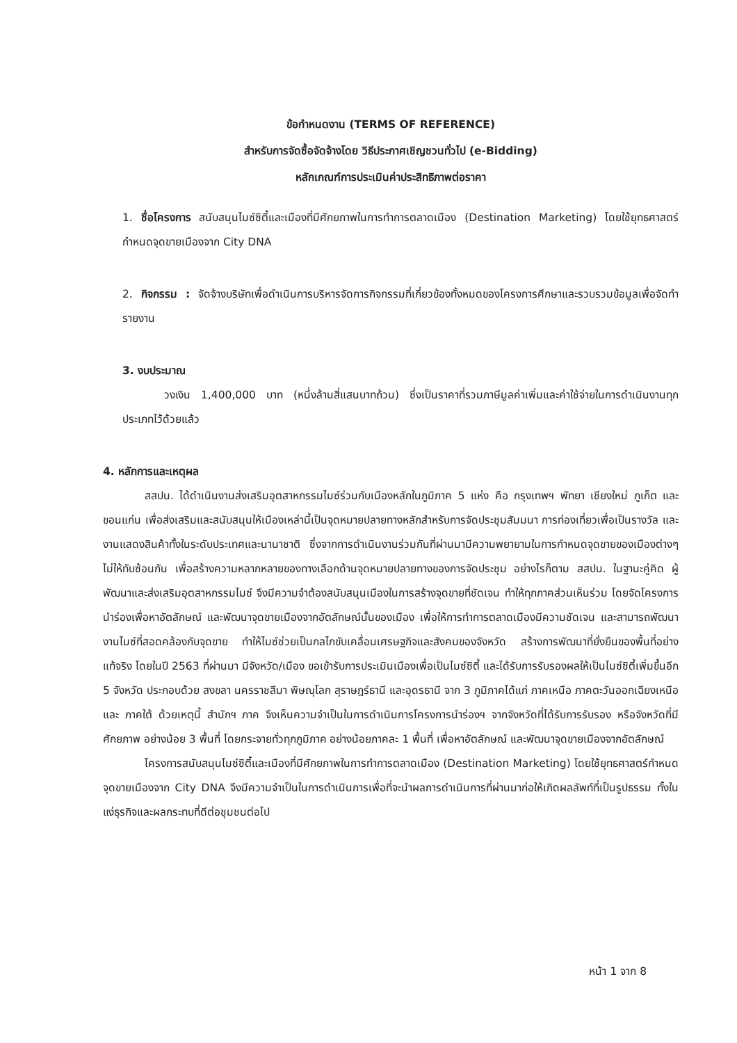ข้อกำหนดงาน (TERMS OF REFERENCE)
สำหรับการจัดซื้อจัดจ้างโดย วิธีประกาศเชิญชวนทั่วไป (e-Bidding)
หลักเกณฑ์การประเมินค่าประสิทธิภาพต่อราคา
1. ชื่อโครงการ สนับสนุนไมซ์ซิตี้และเมืองที่มีศักยภาพในการทำการตลาดเมือง (Destination Marketing) โดยใช้ยุทธศาสตร์กำหนดจุดขายเมืองจาก City DNA
2. กิจกรรม : จัดจ้างบริษัทเพื่อดำเนินการบริหารจัดการกิจกรรมที่เกี่ยวข้องทั้งหมดของโครงการศึกษาและรวบรวมข้อมูลเพื่อจัดทำรายงาน
3. งบประมาณ
วงเงิน 1,400,000 บาท (หนึ่งล้านสี่แสนบาทถ้วน) ซึ่งเป็นราคาที่รวมภาษีมูลค่าเพิ่มและค่าใช้จ่ายในการดำเนินงานทุกประเภทไว้ด้วยแล้ว
4. หลักการและเหตุผล
สสปน. ได้ดำเนินงานส่งเสริมอุตสาหกรรมไมซ์ร่วมกับเมืองหลักในภูมิภาค 5 แห่ง คือ กรุงเทพฯ พัทยา เชียงใหม่ ภูเก็ต และขอนแก่น เพื่อส่งเสริมและสนับสนุนให้เมืองเหล่านี้เป็นจุดหมายปลายทางหลักสำหรับการจัดประชุมสัมมนา การท่องเที่ยวเพื่อเป็นรางวัล และงานแสดงสินค้าทั้งในระดับประเทศและนานาชาติ ซึ่งจากการดำเนินงานร่วมกันที่ผ่านมามีความพยายามในการกำหนดจุดขายของเมืองต่างๆ ไม่ให้ทับซ้อนกัน เพื่อสร้างความหลากหลายของทางเลือกด้านจุดหมายปลายทางของการจัดประชุม อย่างไรก็ตาม สสปน. ในฐานะคู่คิด ผู้พัฒนาและส่งเสริมอุตสาหกรรมไมซ์ จึงมีความจำต้องสนับสนุนเมืองในการสร้างจุดขายที่ชัดเจน ทำให้ทุกภาคส่วนเห็นร่วม โดยจัดโครงการนำร่องเพื่อหาอัตลักษณ์ และพัฒนาจุดขายเมืองจากอัตลักษณ์นั้นของเมือง เพื่อให้การทำการตลาดเมืองมีความชัดเจน และสามารถพัฒนางานไมซ์ที่สอดคล้องกับจุดขาย ทำให้ไมซ์ช่วยเป็นกลไกขับเคลื่อนเศรษฐกิจและสังคมของจังหวัด สร้างการพัฒนาที่ยั่งยืนของพื้นที่อย่างแท้จริง โดยในปี 2563 ที่ผ่านมา มีจังหวัด/เมือง ขอเข้ารับการประเมินเมืองเพื่อเป็นไมซ์ซิตี้ และได้รับการรับรองผลให้เป็นไมซ์ซิตี้เพิ่มขึ้นอีก 5 จังหวัด ประกอบด้วย สงขลา นครราชสีมา พิษณุโลก สุราษฎร์ธานี และอุดรธานี จาก 3 ภูมิภาคได้แก่ ภาคเหนือ ภาคตะวันออกเฉียงเหนือ และ ภาคใต้ ด้วยเหตุนี้ สำนักฯ ภาค จึงเห็นความจำเป็นในการดำเนินการโครงการนำร่องฯ จากจังหวัดที่ได้รับการรับรอง หรือจังหวัดที่มีศักยภาพ อย่างน้อย 3 พื้นที่ โดยกระจายทั่วทุกภูมิภาค อย่างน้อยภาคละ 1 พื้นที่ เพื่อหาอัตลักษณ์ และพัฒนาจุดขายเมืองจากอัตลักษณ์
โครงการสนับสนุนไมซ์ซิตี้และเมืองที่มีศักยภาพในการทำการตลาดเมือง (Destination Marketing) โดยใช้ยุทธศาสตร์กำหนดจุดขายเมืองจาก City DNA จึงมีความจำเป็นในการดำเนินการเพื่อที่จะนำผลการดำเนินการที่ผ่านมาก่อให้เกิดผลลัพท์ที่เป็นรูปธรรม ทั้งในแง่ธุรกิจและผลกระทบที่ดีต่อชุมชนต่อไป
หน้า 1 จาก 8